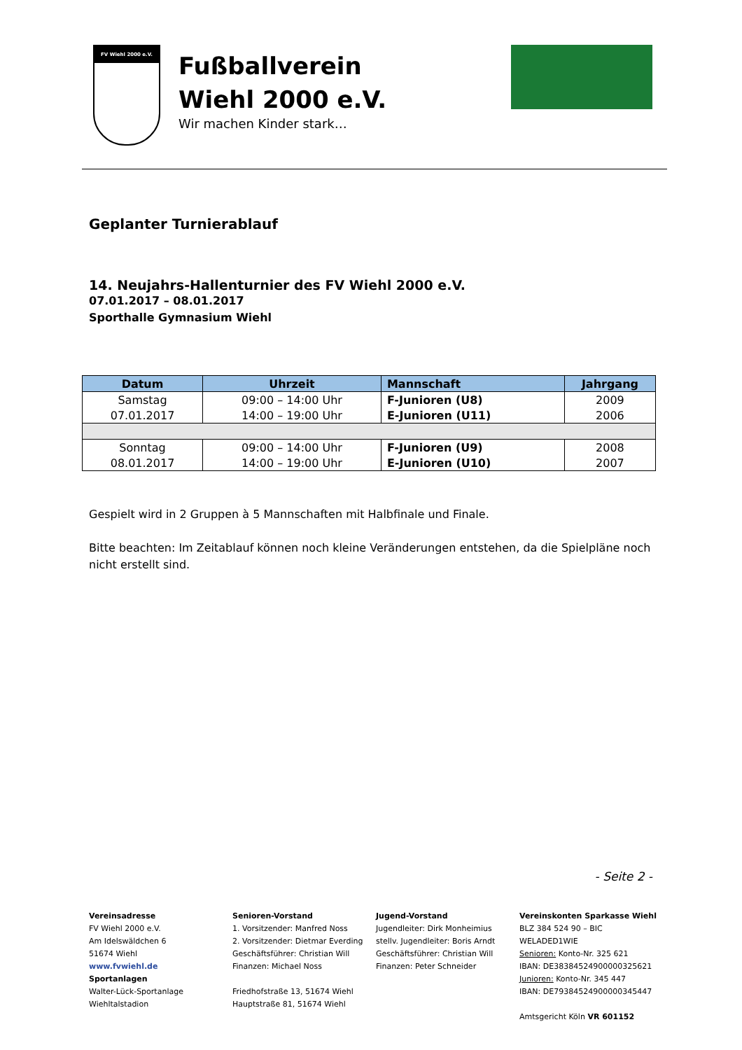FV Wiehl 2000 e.V.
Fußballverein
Wiehl 2000 e.V.
Wir machen Kinder stark…
Geplanter Turnierablauf
14. Neujahrs-Hallenturnier des FV Wiehl 2000 e.V.
07.01.2017 – 08.01.2017
Sporthalle Gymnasium Wiehl
| Datum | Uhrzeit | Mannschaft | Jahrgang |
| --- | --- | --- | --- |
| Samstag | 09:00 – 14:00 Uhr | F-Junioren (U8) | 2009 |
| 07.01.2017 | 14:00 – 19:00 Uhr | E-Junioren (U11) | 2006 |
| Sonntag | 09:00 – 14:00 Uhr | F-Junioren (U9) | 2008 |
| 08.01.2017 | 14:00 – 19:00 Uhr | E-Junioren (U10) | 2007 |
Gespielt wird in 2 Gruppen à 5 Mannschaften mit Halbfinale und Finale.
Bitte beachten: Im Zeitablauf können noch kleine Veränderungen entstehen, da die Spielpläne noch nicht erstellt sind.
- Seite 2 -
Vereinsadresse
FV Wiehl 2000 e.V.
Am Idelswäldchen 6
51674 Wiehl
www.fvwiehl.de
Sportanlagen
Walter-Lück-Sportanlage
Wiehltalstadion
Senioren-Vorstand
1. Vorsitzender: Manfred Noss
2. Vorsitzender: Dietmar Everding
Geschäftsführer: Christian Will
Finanzen: Michael Noss
Friedhofstraße 13, 51674 Wiehl
Hauptstraße 81, 51674 Wiehl
Jugend-Vorstand
Jugendleiter: Dirk Monheimius
stellv. Jugendleiter: Boris Arndt
Geschäftsführer: Christian Will
Finanzen: Peter Schneider
Vereinskonten Sparkasse Wiehl
BLZ 384 524 90 – BIC WELADED1WIE
Senioren: Konto-Nr. 325 621
IBAN: DE38384524900000325621
Junioren: Konto-Nr. 345 447
IBAN: DE79384524900000345447
Amtsgericht Köln VR 601152